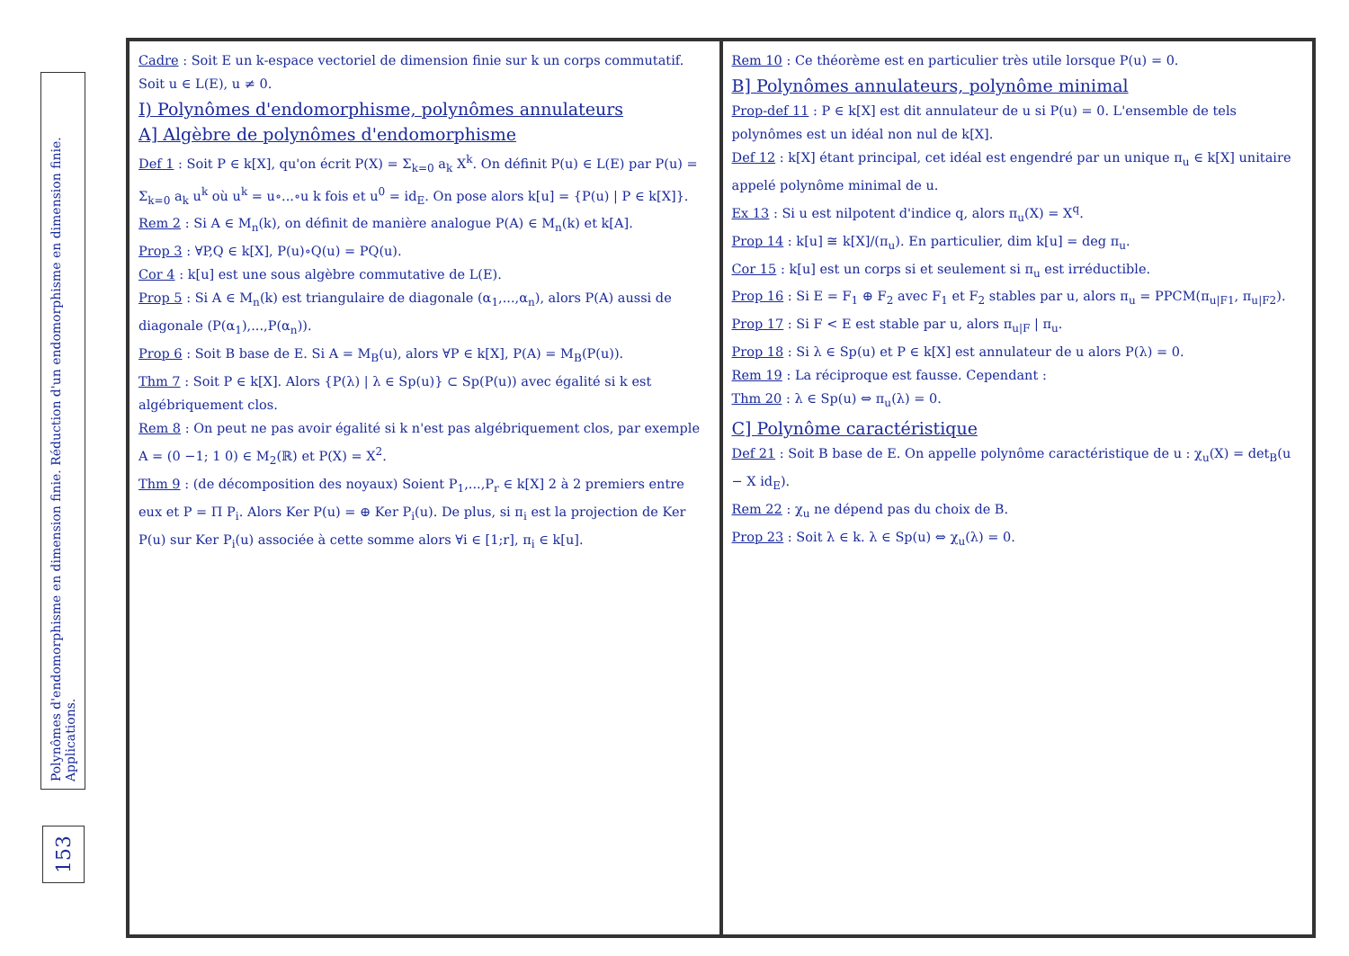Polynômes d'endomorphisme en dimension finie. Réduction d'un endomorphisme en dimension finie. Applications.
153
Cadre : Soit E un k-espace vectoriel de dimension finie sur k un corps commutatif. Soit u ∈ L(E), u ≠ 0.
I) Polynômes d'endomorphisme, polynômes annulateurs
A] Algèbre de polynômes d'endomorphisme
Def 1 : Soit P ∈ k[X], qu'on écrit P(X) = Σ<sub>k=0</sub> a<sub>k</sub> X<sup>k</sup>. On définit P(u) ∈ L(E) par P(u) = Σ<sub>k=0</sub> a<sub>k</sub> u<sup>k</sup> où u<sup>k</sup> = u∘...∘u k fois et u<sup>0</sup> = id<sub>E</sub>. On pose alors k[u] = {P(u) | P ∈ k[X]}.
Rem 2 : Si A ∈ M<sub>n</sub>(k), on définit de manière analogue P(A) ∈ M<sub>n</sub>(k) et k[A].
Prop 3 : ∀P,Q ∈ k[X], P(u)∘Q(u) = PQ(u).
Cor 4 : k[u] est une sous algèbre commutative de L(E).
Prop 5 : Si A ∈ M<sub>n</sub>(k) est triangulaire de diagonale (α<sub>1</sub>,...,α<sub>n</sub>), alors P(A) aussi de diagonale (P(α<sub>1</sub>),...,P(α<sub>n</sub>)).
Prop 6 : Soit B base de E. Si A = M<sub>B</sub>(u), alors ∀P ∈ k[X], P(A) = M<sub>B</sub>(P(u)).
Thm 7 : Soit P ∈ k[X]. Alors {P(λ) | λ ∈ Sp(u)} ⊂ Sp(P(u)) avec égalité si k est algébriquement clos.
Rem 8 : On peut ne pas avoir égalité si k n'est pas algébriquement clos, par exemple A = (0 −1; 1 0) ∈ M<sub>2</sub>(ℝ) et P(X) = X<sup>2</sup>.
Thm 9 : (de décomposition des noyaux) Soient P<sub>1</sub>,...,P<sub>r</sub> ∈ k[X] 2 à 2 premiers entre eux et P = Π P<sub>i</sub>. Alors Ker P(u) = ⊕ Ker P<sub>i</sub>(u). De plus, si π<sub>i</sub> est la projection de Ker P(u) sur Ker P<sub>i</sub>(u) associée à cette somme alors ∀i ∈ [1;r], π<sub>i</sub> ∈ k[u].
Rem 10 : Ce théorème est en particulier très utile lorsque P(u) = 0.
B] Polynômes annulateurs, polynôme minimal
Prop-def 11 : P ∈ k[X] est dit annulateur de u si P(u) = 0. L'ensemble de tels polynômes est un idéal non nul de k[X].
Def 12 : k[X] étant principal, cet idéal est engendré par un unique π<sub>u</sub> ∈ k[X] unitaire appelé polynôme minimal de u.
Ex 13 : Si u est nilpotent d'indice q, alors π<sub>u</sub>(X) = X<sup>q</sup>.
Prop 14 : k[u] ≅ k[X]/(π<sub>u</sub>). En particulier, dim k[u] = deg π<sub>u</sub>.
Cor 15 : k[u] est un corps si et seulement si π<sub>u</sub> est irréductible.
Prop 16 : Si E = F<sub>1</sub> ⊕ F<sub>2</sub> avec F<sub>1</sub> et F<sub>2</sub> stables par u, alors π<sub>u</sub> = PPCM(π<sub>u|F1</sub>, π<sub>u|F2</sub>).
Prop 17 : Si F < E est stable par u, alors π<sub>u|F</sub> | π<sub>u</sub>.
Prop 18 : Si λ ∈ Sp(u) et P ∈ k[X] est annulateur de u alors P(λ) = 0.
Rem 19 : La réciproque est fausse. Cependant :
Thm 20 : λ ∈ Sp(u) ⇔ π<sub>u</sub>(λ) = 0.
C] Polynôme caractéristique
Def 21 : Soit B base de E. On appelle polynôme caractéristique de u : χ<sub>u</sub>(X) = det<sub>B</sub>(u − X id<sub>E</sub>).
Rem 22 : χ<sub>u</sub> ne dépend pas du choix de B.
Prop 23 : Soit λ ∈ k. λ ∈ Sp(u) ⇔ χ<sub>u</sub>(λ) = 0.